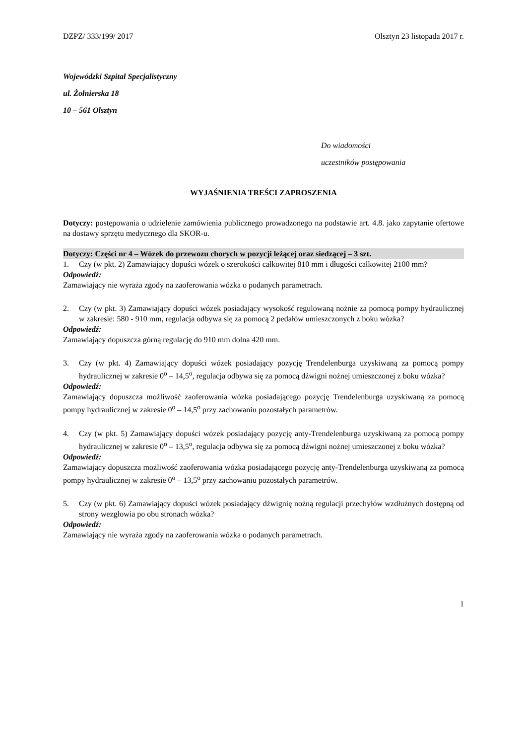DZPZ/ 333/199/ 2017 Olsztyn 23 listopada 2017 r.
Wojewódzki Szpital Specjalistyczny
ul. Żołnierska 18
10 – 561 Olsztyn
Do wiadomości
uczestników postępowania
WYJAŚNIENIA TREŚCI ZAPROSZENIA
Dotyczy: postępowania o udzielenie zamówienia publicznego prowadzonego na podstawie art. 4.8. jako zapytanie ofertowe na dostawy sprzętu medycznego dla SKOR-u.
Dotyczy: Części nr 4 – Wózek do przewozu chorych w pozycji leżącej oraz siedzącej – 3 szt.
1. Czy (w pkt. 2) Zamawiający dopuści wózek o szerokości całkowitej 810 mm i długości całkowitej 2100 mm?
Odpowiedź:
Zamawiający nie wyraża zgody na zaoferowania wózka o podanych parametrach.
2. Czy (w pkt. 3) Zamawiający dopuści wózek posiadający wysokość regulowaną nożnie za pomocą pompy hydraulicznej w zakresie: 580 - 910 mm, regulacja odbywa się za pomocą 2 pedałów umieszczonych z boku wózka?
Odpowiedź:
Zamawiający dopuszcza górną regulację do 910 mm dolna 420 mm.
3. Czy (w pkt. 4) Zamawiający dopuści wózek posiadający pozycję Trendelenburga uzyskiwaną za pomocą pompy hydraulicznej w zakresie 0<sup>o</sup> – 14,5<sup>o</sup>, regulacja odbywa się za pomocą dźwigni nożnej umieszczonej z boku wózka?
Odpowiedź:
Zamawiający dopuszcza możliwość zaoferowania wózka posiadającego pozycję Trendelenburga uzyskiwaną za pomocą pompy hydraulicznej w zakresie 0<sup>o</sup> – 14,5<sup>o</sup> przy zachowaniu pozostałych parametrów.
4. Czy (w pkt. 5) Zamawiający dopuści wózek posiadający pozycję anty-Trendelenburga uzyskiwaną za pomocą pompy hydraulicznej w zakresie 0<sup>o</sup> – 13,5<sup>o</sup>, regulacja odbywa się za pomocą dźwigni nożnej umieszczonej z boku wózka?
Odpowiedź:
Zamawiający dopuszcza możliwość zaoferowania wózka posiadającego pozycję anty-Trendelenburga uzyskiwaną za pomocą pompy hydraulicznej w zakresie 0<sup>o</sup> – 13,5<sup>o</sup> przy zachowaniu pozostałych parametrów.
5. Czy (w pkt. 6) Zamawiający dopuści wózek posiadający dźwignię nożną regulacji przechyłów wzdłużnych dostępną od strony wezgłowia po obu stronach wózka?
Odpowiedź:
Zamawiający nie wyraża zgody na zaoferowania wózka o podanych parametrach.
1